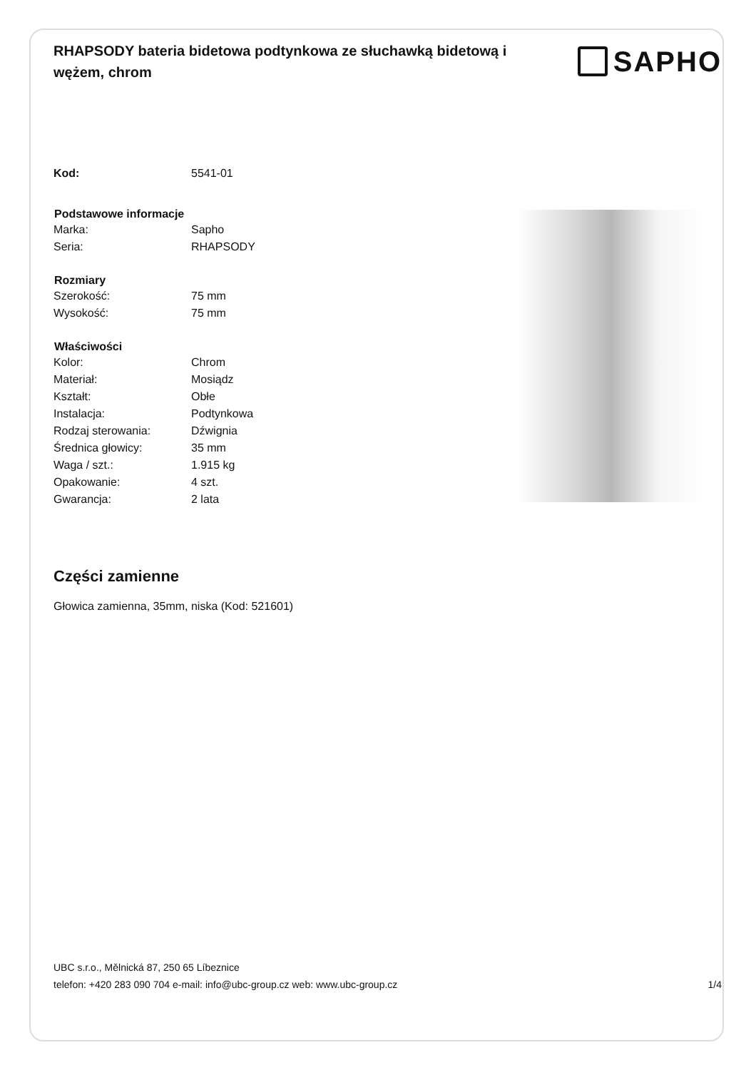RHAPSODY bateria bidetowa podtynkowa ze słuchawką bidetową i wężem, chrom
SAPHO
| Kod: | 5541-01 |
| Podstawowe informacje | |
| Marka: | Sapho |
| Seria: | RHAPSODY |
| Rozmiary | |
| Szerokość: | 75 mm |
| Wysokość: | 75 mm |
| Właściwości | |
| Kolor: | Chrom |
| Materiał: | Mosiądz |
| Kształt: | Obłe |
| Instalacja: | Podtynkowa |
| Rodzaj sterowania: | Dźwignia |
| Średnica głowicy: | 35 mm |
| Waga / szt.: | 1.915 kg |
| Opakowanie: | 4 szt. |
| Gwarancja: | 2 lata |
Części zamienne
Głowica zamienna, 35mm, niska (Kod: 521601)
UBC s.r.o., Mělnická 87, 250 65 Líbeznice
telefon: +420 283 090 704 e-mail: info@ubc-group.cz web: www.ubc-group.cz
1/4